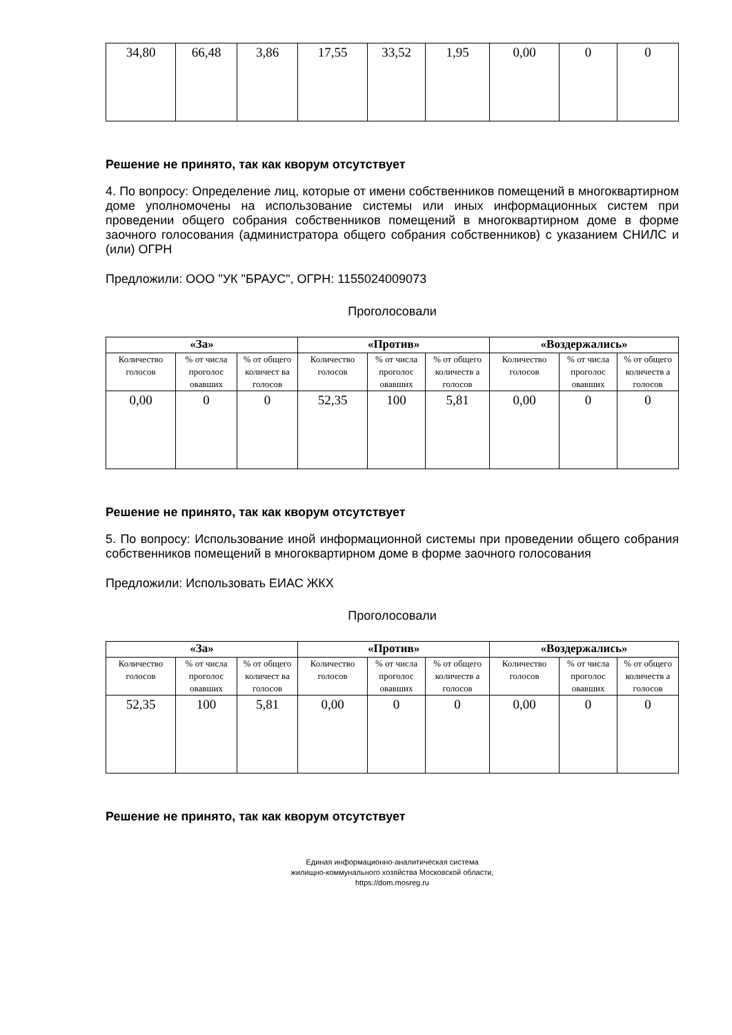| 34,80 | 66,48 | 3,86 | 17,55 | 33,52 | 1,95 | 0,00 | 0 | 0 |
Решение не принято, так как кворум отсутствует
4. По вопросу: Определение лиц, которые от имени собственников помещений в многоквартирном доме уполномочены на использование системы или иных информационных систем при проведении общего собрания собственников помещений в многоквартирном доме в форме заочного голосования (администратора общего собрания собственников) с указанием СНИЛС и (или) ОГРН
Предложили: ООО "УК "БРАУС", ОГРН: 1155024009073
Проголосовали
| «За» | | | «Против» | | | «Воздержались» | | |
| --- | --- | --- | --- | --- | --- | --- | --- | --- |
| Количество голосов | % от числа проголос овавших | % от общего количест ва голосов | Количество голосов | % от числа проголос овавших | % от общего количеств а голосов | Количество голосов | % от числа проголос овавших | % от общего количеств а голосов |
| 0,00 | 0 | 0 | 52,35 | 100 | 5,81 | 0,00 | 0 | 0 |
Решение не принято, так как кворум отсутствует
5. По вопросу: Использование иной информационной системы при проведении общего собрания собственников помещений в многоквартирном доме в форме заочного голосования
Предложили: Использовать ЕИАС ЖКХ
Проголосовали
| «За» | | | «Против» | | | «Воздержались» | | |
| --- | --- | --- | --- | --- | --- | --- | --- | --- |
| Количество голосов | % от числа проголос овавших | % от общего количест ва голосов | Количество голосов | % от числа проголос овавших | % от общего количеств а голосов | Количество голосов | % от числа проголос овавших | % от общего количеств а голосов |
| 52,35 | 100 | 5,81 | 0,00 | 0 | 0 | 0,00 | 0 | 0 |
Решение не принято, так как кворум отсутствует
Единая информационно-аналитическая система
жилищно-коммунального хозяйства Московской области,
https://dom.mosreg.ru